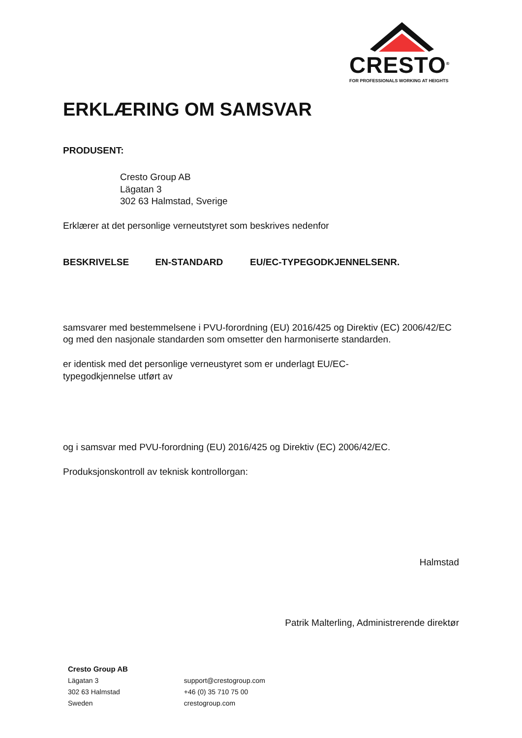CRESTO<sup>®</sup>
FOR PROFESSIONALS WORKING AT HEIGHTS
ERKLÆRING OM SAMSVAR
PRODUSENT:
Cresto Group AB
Lägatan 3
302 63 Halmstad, Sverige
Erklærer at det personlige verneutstyret som beskrives nedenfor
| BESKRIVELSE | EN-STANDARD | EU/EC-TYPEGODKJENNELSENR. |
| --- | --- | --- |
samsvarer med bestemmelsene i PVU-forordning (EU) 2016/425 og Direktiv (EC) 2006/42/EC og med den nasjonale standarden som omsetter den harmoniserte standarden.
er identisk med det personlige verneustyret som er underlagt EU/EC-
typegodkjennelse utført av
og i samsvar med PVU-forordning (EU) 2016/425 og Direktiv (EC) 2006/42/EC.
Produksjonskontroll av teknisk kontrollorgan:
Halmstad
Patrik Malterling, Administrerende direktør
Cresto Group AB
| Lägatan 3 302 63 Halmstad Sweden | support@crestogroup.com +46 (0) 35 710 75 00 crestogroup.com |